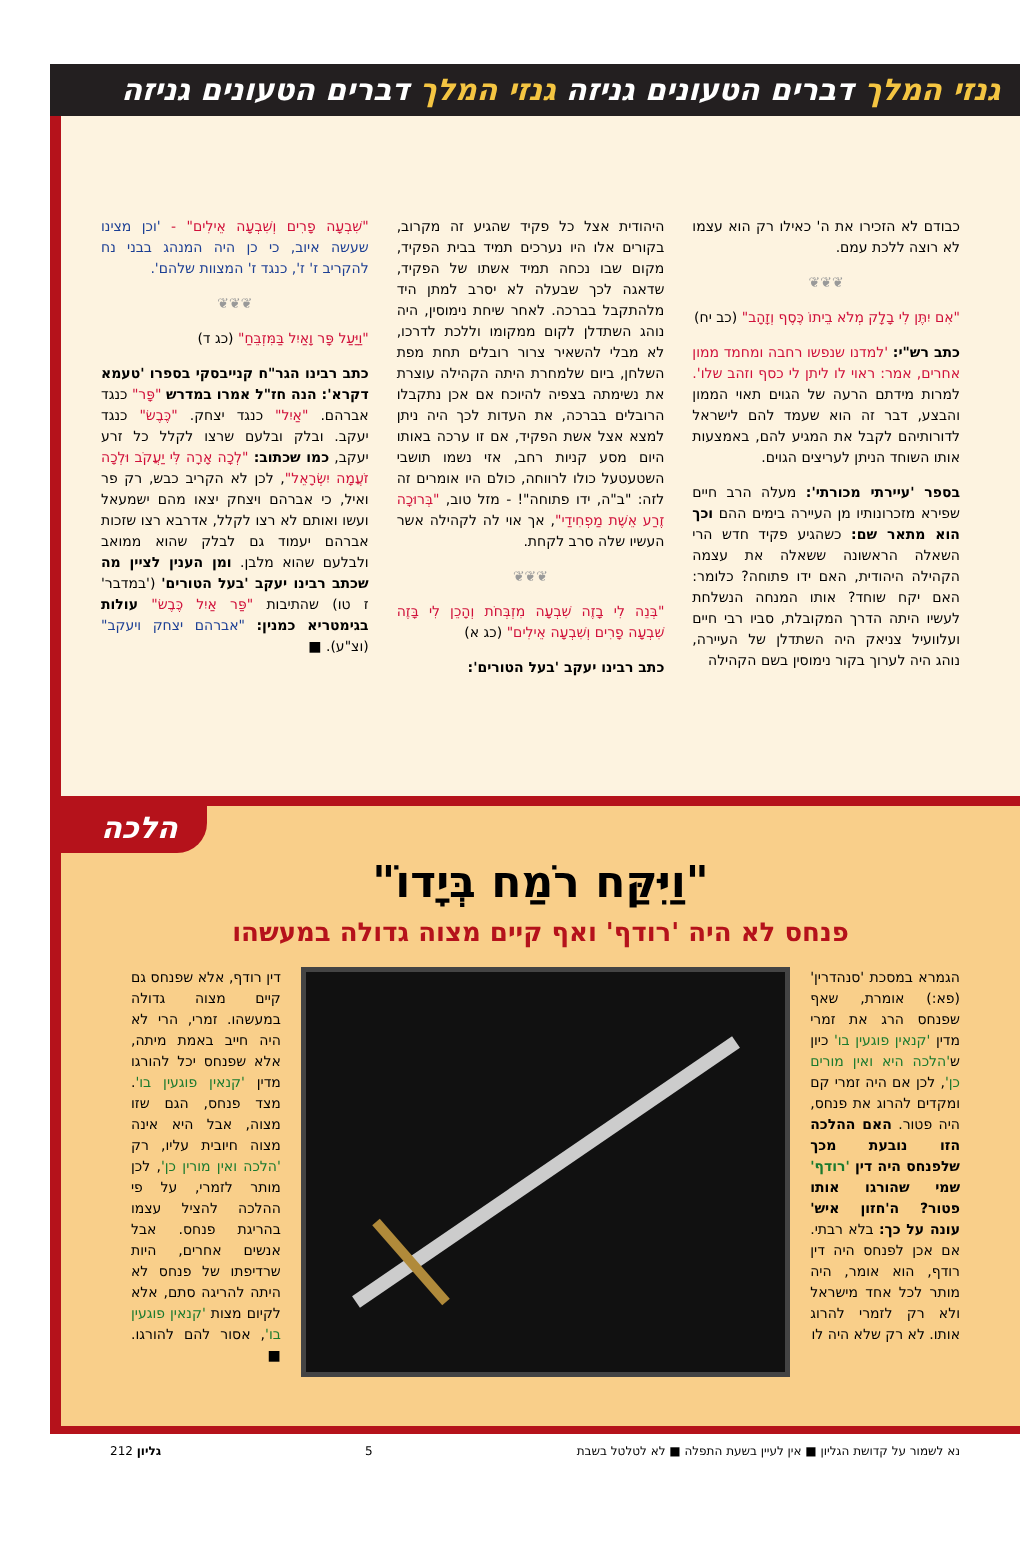גנזי המלך דברים הטעונים גניזה גנזי המלך דברים הטעונים גניזה
כבודם לא הזכירו את ה' כאילו רק הוא עצמו לא רוצה ללכת עמם.
❦❦❦
"אִם יִתֶּן לִי בָלָק מְלֹא בֵיתוֹ כֶּסֶף וְזָהָב" (כב יח)
כתב רש"י: 'למדנו שנפשו רחבה ומחמד ממון אחרים, אמר: ראוי לו ליתן לי כסף וזהב שלו'. למרות מידתם הרעה של הגוים תאוי הממון והבצע, דבר זה הוא שעמד להם לישראל לדורותיהם לקבל את המגיע להם, באמצעות אותו השוחד הניתן לעריצים הגוים.
בספר 'עיירתי מכורתי': מעלה הרב חיים שפירא מזכרונותיו מן העיירה בימים ההם וכך הוא מתאר שם: כשהגיע פקיד חדש הרי השאלה הראשונה ששאלה את עצמה הקהילה היהודית, האם ידו פתוחה? כלומר: האם יקח שוחד? אותו המנחה הנשלחת לעשיו היתה הדרך המקובלת, סביו רבי חיים ועלוועיל צניאק היה השתדלן של העיירה, נוהג היה לערוך בקור נימוסין בשם הקהילה
היהודית אצל כל פקיד שהגיע זה מקרוב, בקורים אלו היו נערכים תמיד בבית הפקיד, מקום שבו נכחה תמיד אשתו של הפקיד, שדאגה לכך שבעלה לא יסרב למתן היד מלהתקבל בברכה. לאחר שיחת נימוסין, היה נוהג השתדלן לקום ממקומו וללכת לדרכו, לא מבלי להשאיר צרור רובלים תחת מפת השלחן, ביום שלמחרת היתה הקהילה עוצרת את נשימתה בצפיה להיוכח אם אכן נתקבלו הרובלים בברכה, את העדות לכך היה ניתן למצא אצל אשת הפקיד, אם זו ערכה באותו היום מסע קניות רחב, אזי נשמו תושבי השטעטעל כולו לרווחה, כולם היו אומרים זה לזה: "ב"ה, ידו פתוחה"! - מזל טוב, "בְּרוּכָה זֶרַע אֵשֶׁת מַפְחִידַי", אך אוי לה לקהילה אשר העשיו שלה סרב לקחת.
❦❦❦
"בְּנֵה לִי בָזֶה שִׁבְעָה מִזְבְּחֹת וְהָכֵן לִי בָּזֶה שִׁבְעָה פָרִים וְשִׁבְעָה אֵילִים" (כג א)
כתב רבינו יעקב 'בעל הטורים':
"שִׁבְעָה פָרִים וְשִׁבְעָה אֵילִים" - 'וכן מצינו שעשה איוב, כי כן היה המנהג בבני נח להקריב ז' ז', כנגד ז' המצוות שלהם'.
❦❦❦
"וַיַּעַל פָּר וָאַיִל בַּמִּזְבֵּחַ" (כג ד)
כתב רבינו הגר"ח קנייבסקי בספרו 'טעמא דקרא': הנה חז"ל אמרו במדרש "פָּר" כנגד אברהם. "אַיִל" כנגד יצחק. "כֶּבֶשׂ" כנגד יעקב. ובלק ובלעם שרצו לקלל כל זרע יעקב, כמו שכתוב: "לְכָה אָרָה לִּי יַעֲקֹב וּלְכָה זֹעֲמָה יִשְׂרָאֵל", לכן לא הקריב כבש, רק פר ואיל, כי אברהם ויצחק יצאו מהם ישמעאל ועשו ואותם לא רצו לקלל, אדרבא רצו שזכות אברהם יעמוד גם לבלק שהוא ממואב ולבלעם שהוא מלבן. ומן הענין לציין מה שכתב רבינו יעקב 'בעל הטורים' ('במדבר' ז טו) שהתיבות "פַּר אַיִל כֶּבֶשׂ" עולות בגימטריא כמנין: "אברהם יצחק ויעקב" (וצ"ע). ■
הלכה
"וַיִּקַּח רֹמַח בְּיָדוֹ"
פנחס לא היה 'רודף' ואף קיים מצוה גדולה במעשהו
הגמרא במסכת 'סנהדרין' (פא:) אומרת, שאף שפנחס הרג את זמרי מדין 'קנאין פוגעין בו' כיון ש'הלכה היא ואין מורים כן', לכן אם היה זמרי קם ומקדים להרוג את פנחס, היה פטור. האם ההלכה הזו נובעת מכך שלפנחס היה דין 'רודף' שמי שהורגו אותו פטור? ה'חזון איש' עונה על כך: בלא רבתי. אם אכן לפנחס היה דין רודף, הוא אומר, היה מותר לכל אחד מישראל ולא רק לזמרי להרוג אותו. לא רק שלא היה לו
דין רודף, אלא שפנחס גם קיים מצוה גדולה במעשהו. זמרי, הרי לא היה חייב באמת מיתה, אלא שפנחס יכל להורגו מדין 'קנאין פוגעין בו'. מצד פנחס, הגם שזו מצוה, אבל היא אינה מצוה חיובית עליו, רק 'הלכה ואין מורין כן', לכן מותר לזמרי, על פי ההלכה להציל עצמו בהריגת פנחס. אבל אנשים אחרים, היות שרדיפתו של פנחס לא היתה להריגה סתם, אלא לקיום מצות 'קנאין פוגעין בו', אסור להם להורגו. ■
נא לשמור על קדושת הגליון ■ אין לעיין בשעת התפלה ■ לא לטלטל בשבת 5 גליון 212